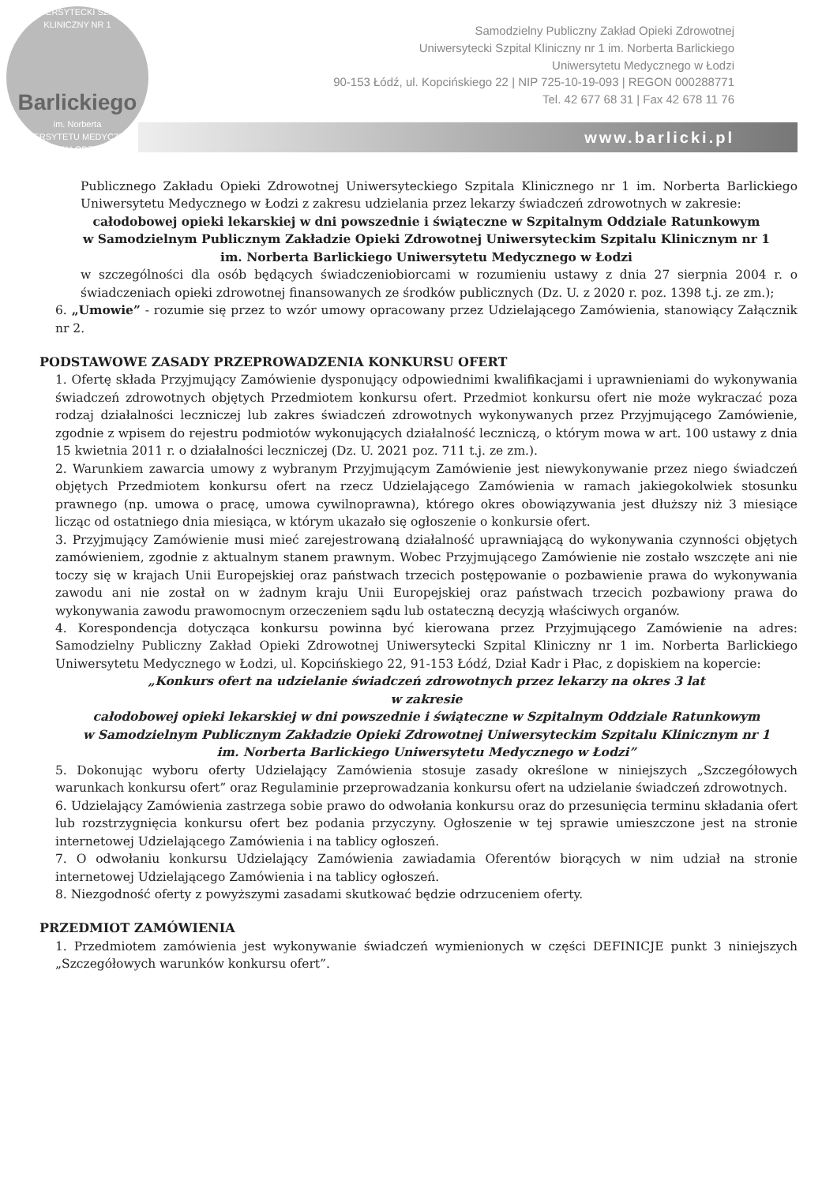UNIWERSYTECKI SZPITAL KLINICZNY NR 1
Barlickiego
im. Norberta
UNIWERSYTETU MEDYCZNEGO W ŁODZI
Samodzielny Publiczny Zakład Opieki Zdrowotnej
Uniwersytecki Szpital Kliniczny nr 1 im. Norberta Barlickiego
Uniwersytetu Medycznego w Łodzi
90-153 Łódź, ul. Kopcińskiego 22 | NIP 725-10-19-093 | REGON 000288771
Tel. 42 677 68 31 | Fax 42 678 11 76
www.barlicki.pl
Publicznego Zakładu Opieki Zdrowotnej Uniwersyteckiego Szpitala Klinicznego nr 1 im. Norberta Barlickiego Uniwersytetu Medycznego w Łodzi z zakresu udzielania przez lekarzy świadczeń zdrowotnych w zakresie:
całodobowej opieki lekarskiej w dni powszednie i świąteczne w Szpitalnym Oddziale Ratunkowym
w Samodzielnym Publicznym Zakładzie Opieki Zdrowotnej Uniwersyteckim Szpitalu Klinicznym nr 1
im. Norberta Barlickiego Uniwersytetu Medycznego w Łodzi
w szczególności dla osób będących świadczeniobiorcami w rozumieniu ustawy z dnia 27 sierpnia 2004 r. o świadczeniach opieki zdrowotnej finansowanych ze środków publicznych (Dz. U. z 2020 r. poz. 1398 t.j. ze zm.);
6. „Umowie” - rozumie się przez to wzór umowy opracowany przez Udzielającego Zamówienia, stanowiący Załącznik nr 2.
PODSTAWOWE ZASADY PRZEPROWADZENIA KONKURSU OFERT
1. Ofertę składa Przyjmujący Zamówienie dysponujący odpowiednimi kwalifikacjami i uprawnieniami do wykonywania świadczeń zdrowotnych objętych Przedmiotem konkursu ofert. Przedmiot konkursu ofert nie może wykraczać poza rodzaj działalności leczniczej lub zakres świadczeń zdrowotnych wykonywanych przez Przyjmującego Zamówienie, zgodnie z wpisem do rejestru podmiotów wykonujących działalność leczniczą, o którym mowa w art. 100 ustawy z dnia 15 kwietnia 2011 r. o działalności leczniczej (Dz. U. 2021 poz. 711 t.j. ze zm.).
2. Warunkiem zawarcia umowy z wybranym Przyjmującym Zamówienie jest niewykonywanie przez niego świadczeń objętych Przedmiotem konkursu ofert na rzecz Udzielającego Zamówienia w ramach jakiegokolwiek stosunku prawnego (np. umowa o pracę, umowa cywilnoprawna), którego okres obowiązywania jest dłuższy niż 3 miesiące licząc od ostatniego dnia miesiąca, w którym ukazało się ogłoszenie o konkursie ofert.
3. Przyjmujący Zamówienie musi mieć zarejestrowaną działalność uprawniającą do wykonywania czynności objętych zamówieniem, zgodnie z aktualnym stanem prawnym. Wobec Przyjmującego Zamówienie nie zostało wszczęte ani nie toczy się w krajach Unii Europejskiej oraz państwach trzecich postępowanie o pozbawienie prawa do wykonywania zawodu ani nie został on w żadnym kraju Unii Europejskiej oraz państwach trzecich pozbawiony prawa do wykonywania zawodu prawomocnym orzeczeniem sądu lub ostateczną decyzją właściwych organów.
4. Korespondencja dotycząca konkursu powinna być kierowana przez Przyjmującego Zamówienie na adres: Samodzielny Publiczny Zakład Opieki Zdrowotnej Uniwersytecki Szpital Kliniczny nr 1 im. Norberta Barlickiego Uniwersytetu Medycznego w Łodzi, ul. Kopcińskiego 22, 91-153 Łódź, Dział Kadr i Płac, z dopiskiem na kopercie:
„Konkurs ofert na udzielanie świadczeń zdrowotnych przez lekarzy na okres 3 lat
w zakresie
całodobowej opieki lekarskiej w dni powszednie i świąteczne w Szpitalnym Oddziale Ratunkowym
w Samodzielnym Publicznym Zakładzie Opieki Zdrowotnej Uniwersyteckim Szpitalu Klinicznym nr 1
im. Norberta Barlickiego Uniwersytetu Medycznego w Łodzi”
5. Dokonując wyboru oferty Udzielający Zamówienia stosuje zasady określone w niniejszych „Szczegółowych warunkach konkursu ofert” oraz Regulaminie przeprowadzania konkursu ofert na udzielanie świadczeń zdrowotnych.
6. Udzielający Zamówienia zastrzega sobie prawo do odwołania konkursu oraz do przesunięcia terminu składania ofert lub rozstrzygnięcia konkursu ofert bez podania przyczyny. Ogłoszenie w tej sprawie umieszczone jest na stronie internetowej Udzielającego Zamówienia i na tablicy ogłoszeń.
7. O odwołaniu konkursu Udzielający Zamówienia zawiadamia Oferentów biorących w nim udział na stronie internetowej Udzielającego Zamówienia i na tablicy ogłoszeń.
8. Niezgodność oferty z powyższymi zasadami skutkować będzie odrzuceniem oferty.
PRZEDMIOT ZAMÓWIENIA
1. Przedmiotem zamówienia jest wykonywanie świadczeń wymienionych w części DEFINICJE punkt 3 niniejszych „Szczegółowych warunków konkursu ofert”.